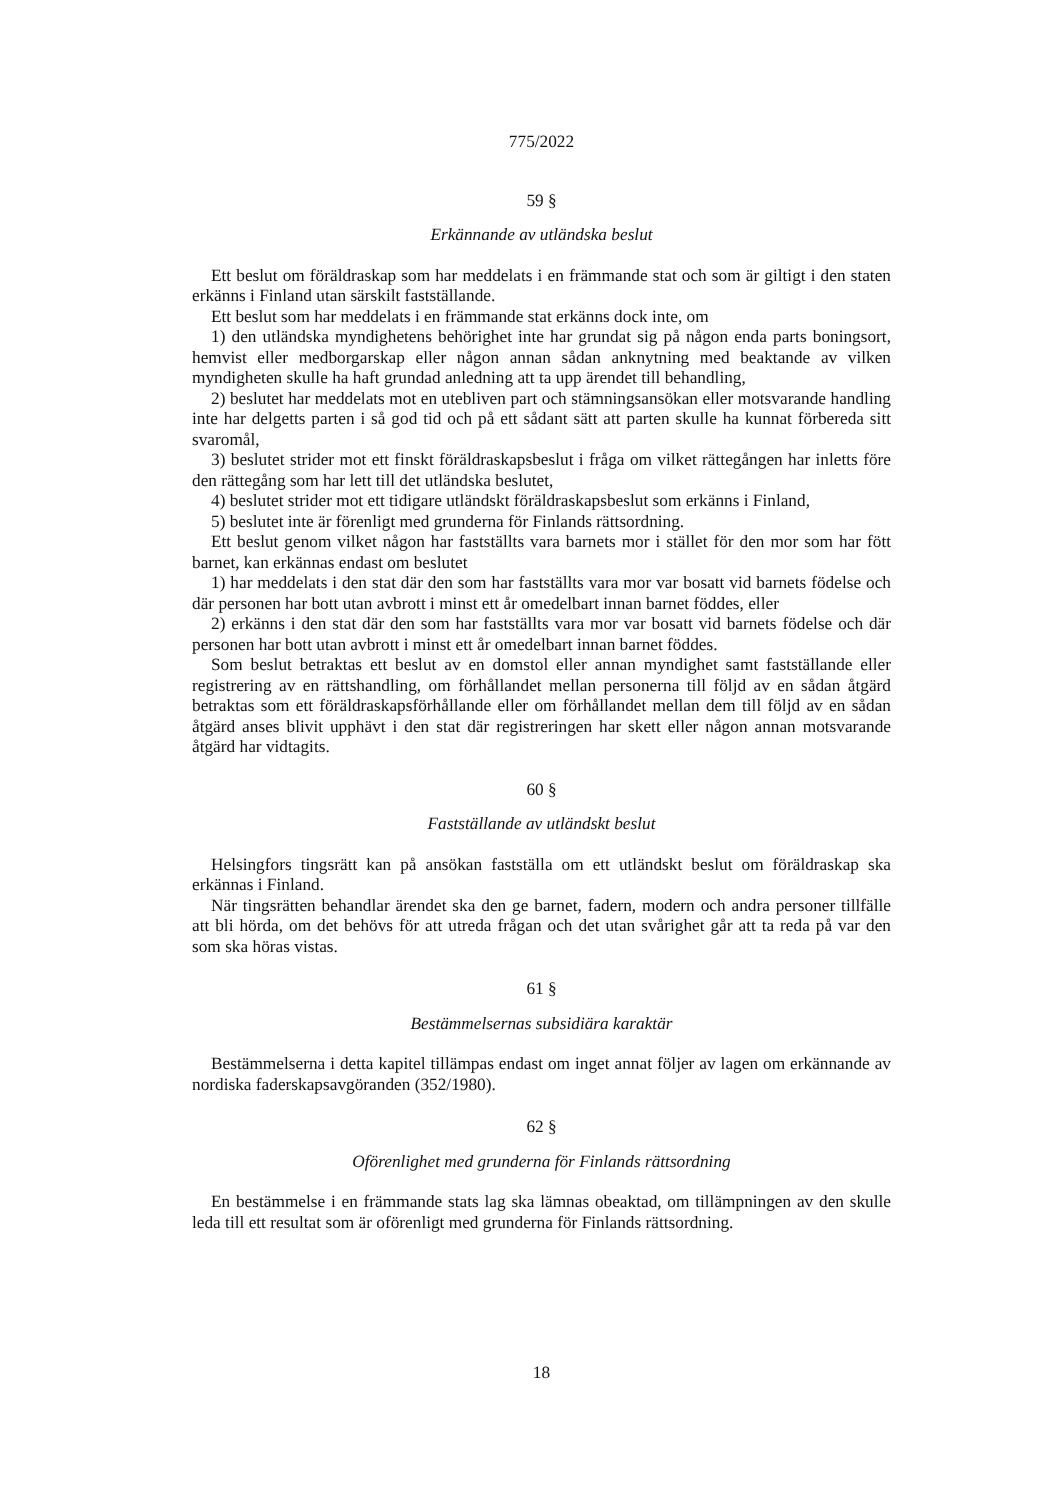775/2022
59 §
Erkännande av utländska beslut
Ett beslut om föräldraskap som har meddelats i en främmande stat och som är giltigt i den staten erkänns i Finland utan särskilt fastställande.
Ett beslut som har meddelats i en främmande stat erkänns dock inte, om
1) den utländska myndighetens behörighet inte har grundat sig på någon enda parts boningsort, hemvist eller medborgarskap eller någon annan sådan anknytning med beaktande av vilken myndigheten skulle ha haft grundad anledning att ta upp ärendet till behandling,
2) beslutet har meddelats mot en utebliven part och stämningsansökan eller motsvarande handling inte har delgetts parten i så god tid och på ett sådant sätt att parten skulle ha kunnat förbereda sitt svaromål,
3) beslutet strider mot ett finskt föräldraskapsbeslut i fråga om vilket rättegången har inletts före den rättegång som har lett till det utländska beslutet,
4) beslutet strider mot ett tidigare utländskt föräldraskapsbeslut som erkänns i Finland,
5) beslutet inte är förenligt med grunderna för Finlands rättsordning.
Ett beslut genom vilket någon har fastställts vara barnets mor i stället för den mor som har fött barnet, kan erkännas endast om beslutet
1) har meddelats i den stat där den som har fastställts vara mor var bosatt vid barnets födelse och där personen har bott utan avbrott i minst ett år omedelbart innan barnet föddes, eller
2) erkänns i den stat där den som har fastställts vara mor var bosatt vid barnets födelse och där personen har bott utan avbrott i minst ett år omedelbart innan barnet föddes.
Som beslut betraktas ett beslut av en domstol eller annan myndighet samt fastställande eller registrering av en rättshandling, om förhållandet mellan personerna till följd av en sådan åtgärd betraktas som ett föräldraskapsförhållande eller om förhållandet mellan dem till följd av en sådan åtgärd anses blivit upphävt i den stat där registreringen har skett eller någon annan motsvarande åtgärd har vidtagits.
60 §
Fastställande av utländskt beslut
Helsingfors tingsrätt kan på ansökan fastställa om ett utländskt beslut om föräldraskap ska erkännas i Finland.
När tingsrätten behandlar ärendet ska den ge barnet, fadern, modern och andra personer tillfälle att bli hörda, om det behövs för att utreda frågan och det utan svårighet går att ta reda på var den som ska höras vistas.
61 §
Bestämmelsernas subsidiära karaktär
Bestämmelserna i detta kapitel tillämpas endast om inget annat följer av lagen om erkännande av nordiska faderskapsavgöranden (352/1980).
62 §
Oförenlighet med grunderna för Finlands rättsordning
En bestämmelse i en främmande stats lag ska lämnas obeaktad, om tillämpningen av den skulle leda till ett resultat som är oförenligt med grunderna för Finlands rättsordning.
18